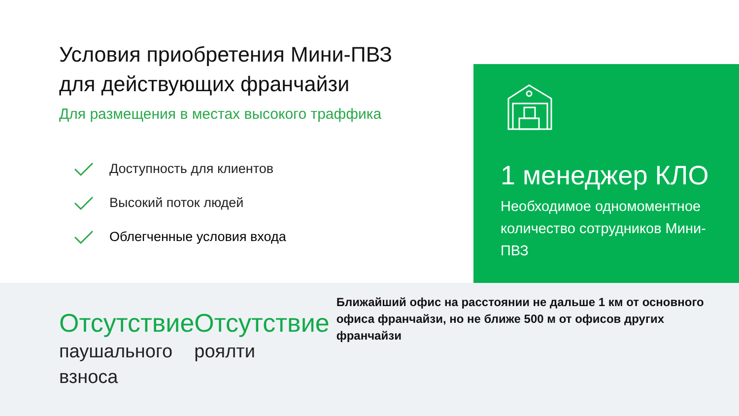Условия приобретения Мини-ПВЗ
для действующих франчайзи
Для размещения в местах высокого траффика
Доступность для клиентов
Высокий поток людей
Облегченные условия входа
1 менеджер КЛО
Необходимое одномоментное количество сотрудников Мини-ПВЗ
Отсутствие
паушального
взноса
Отсутствие
роялти
Ближайший офис на расстоянии не дальше 1 км от основного офиса франчайзи, но не ближе 500 м от офисов других франчайзи